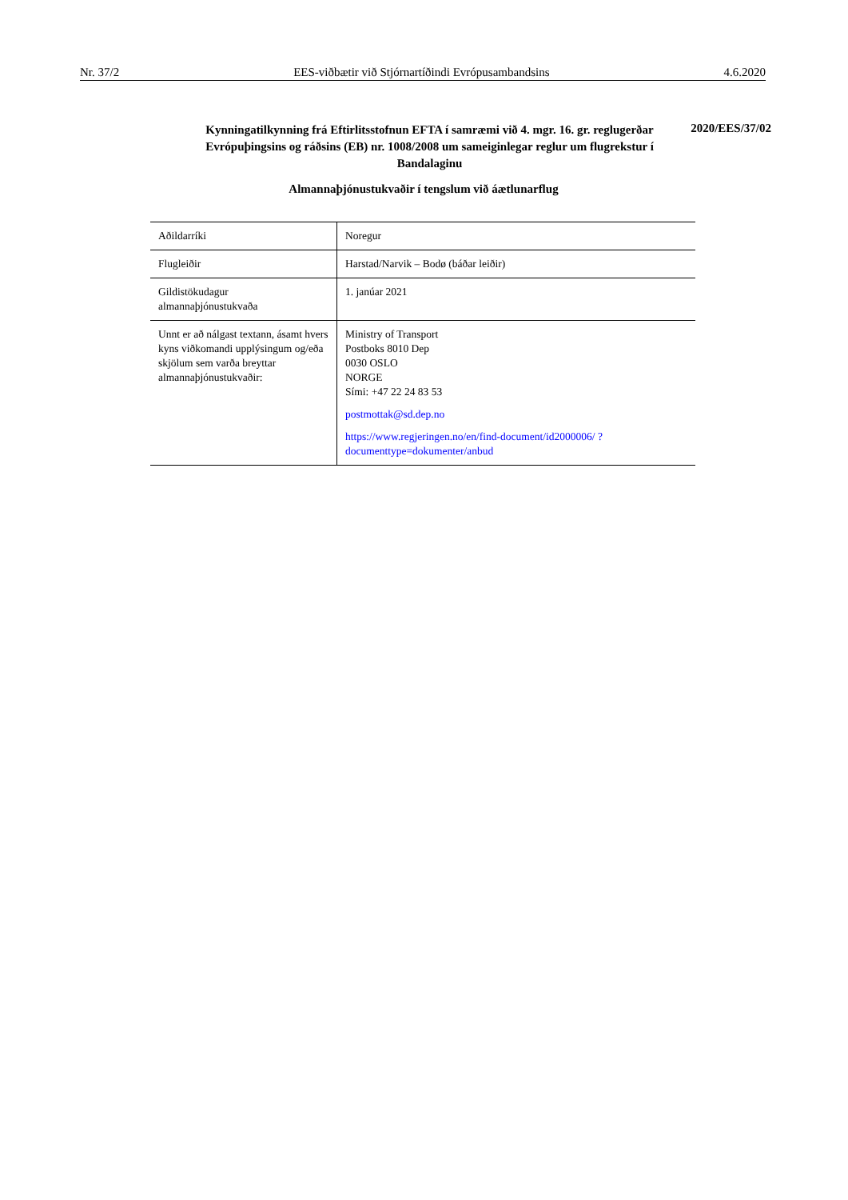Nr. 37/2 EES-viðbætir við Stjórnartíðindi Evrópusambandsins 4.6.2020
Kynningatilkynning frá Eftirlitsstofnun EFTA í samræmi við 4. mgr. 16. gr. reglugerðar Evrópuþingsins og ráðsins (EB) nr. 1008/2008 um sameiginlegar reglur um flugrekstur í Bandalaginu
2020/EES/37/02
Almannaþjónustukvaðir í tengslum við áætlunarflug
| Aðildarríki | Noregur |
| Flugleiðir | Harstad/Narvik – Bodø (báðar leiðir) |
| Gildistökudagur almannaþjónustukvaða | 1. janúar 2021 |
| Unnt er að nálgast textann, ásamt hvers kyns viðkomandi upplýsingum og/eða skjölum sem varða breyttar almannaþjónustukvaðir: | Ministry of Transport Postboks 8010 Dep 0030 OSLO NORGE Sími: +47 22 24 83 53 postmottak@sd.dep.no https://www.regjeringen.no/en/find-document/id2000006/ ?documenttype=dokumenter/anbud |